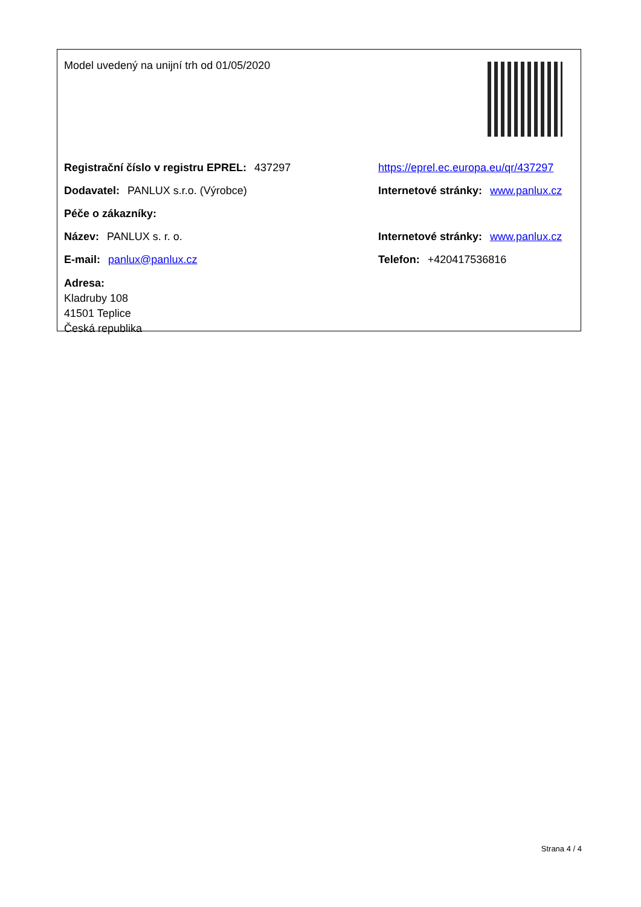Model uvedený na unijní trh od 01/05/2020
Registrační číslo v registru EPREL: 437297
https://eprel.ec.europa.eu/qr/437297
Dodavatel: PANLUX s.r.o. (Výrobce)
Internetové stránky: www.panlux.cz
Péče o zákazníky:
Název: PANLUX s. r. o.
Internetové stránky: www.panlux.cz
E-mail: panlux@panlux.cz Telefon: +420417536816
Adresa:
Kladruby 108
41501 Teplice
Česká republika
Strana 4 / 4